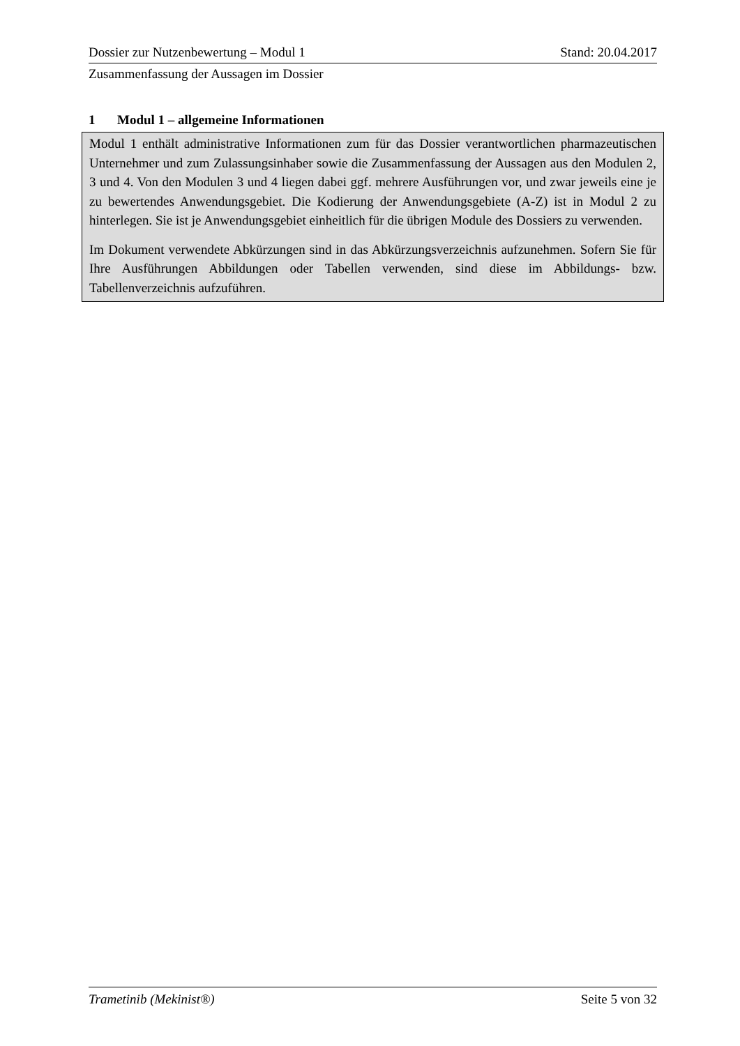Dossier zur Nutzenbewertung – Modul 1 Stand: 20.04.2017
Zusammenfassung der Aussagen im Dossier
1 Modul 1 – allgemeine Informationen
Modul 1 enthält administrative Informationen zum für das Dossier verantwortlichen pharmazeutischen Unternehmer und zum Zulassungsinhaber sowie die Zusammenfassung der Aussagen aus den Modulen 2, 3 und 4. Von den Modulen 3 und 4 liegen dabei ggf. mehrere Ausführungen vor, und zwar jeweils eine je zu bewertendes Anwendungsgebiet. Die Kodierung der Anwendungsgebiete (A-Z) ist in Modul 2 zu hinterlegen. Sie ist je Anwendungsgebiet einheitlich für die übrigen Module des Dossiers zu verwenden.
Im Dokument verwendete Abkürzungen sind in das Abkürzungsverzeichnis aufzunehmen. Sofern Sie für Ihre Ausführungen Abbildungen oder Tabellen verwenden, sind diese im Abbildungs- bzw. Tabellenverzeichnis aufzuführen.
Trametinib (Mekinist®) Seite 5 von 32